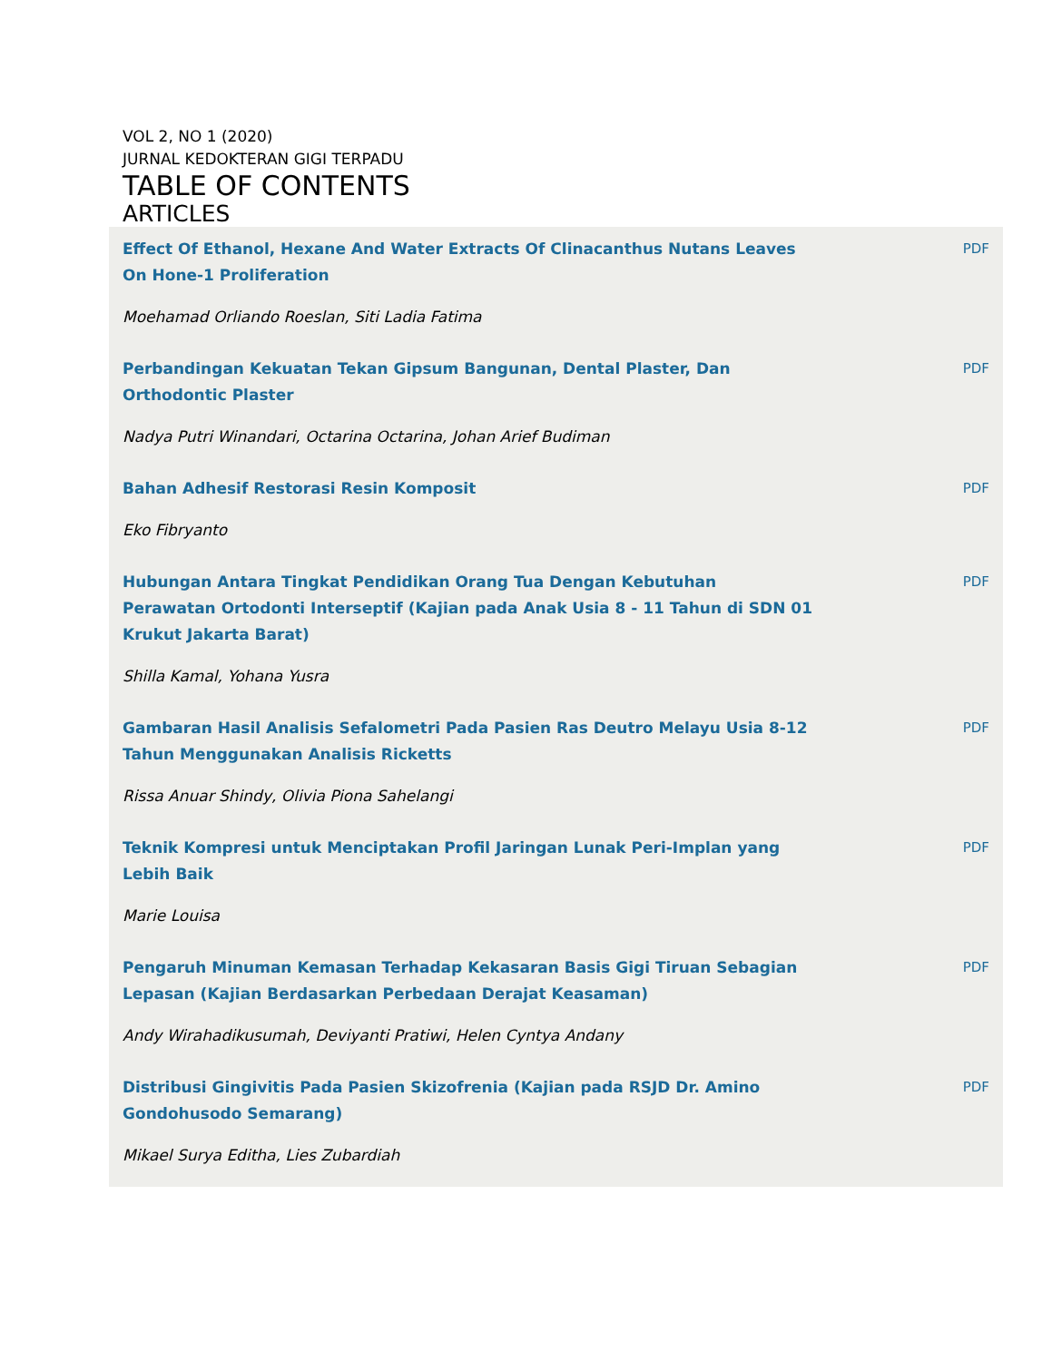VOL 2, NO 1 (2020)
JURNAL KEDOKTERAN GIGI TERPADU
TABLE OF CONTENTS
ARTICLES
Effect Of Ethanol, Hexane And Water Extracts Of Clinacanthus Nutans Leaves On Hone-1 Proliferation
PDF
Moehamad Orliando Roeslan, Siti Ladia Fatima
Perbandingan Kekuatan Tekan Gipsum Bangunan, Dental Plaster, Dan Orthodontic Plaster
PDF
Nadya Putri Winandari, Octarina Octarina, Johan Arief Budiman
Bahan Adhesif Restorasi Resin Komposit PDF
Eko Fibryanto
Hubungan Antara Tingkat Pendidikan Orang Tua Dengan Kebutuhan Perawatan Ortodonti Interseptif (Kajian pada Anak Usia 8 - 11 Tahun di SDN 01 Krukut Jakarta Barat)
PDF
Shilla Kamal, Yohana Yusra
Gambaran Hasil Analisis Sefalometri Pada Pasien Ras Deutro Melayu Usia 8-12 Tahun Menggunakan Analisis Ricketts
PDF
Rissa Anuar Shindy, Olivia Piona Sahelangi
Teknik Kompresi untuk Menciptakan Profil Jaringan Lunak Peri-Implan yang Lebih Baik
PDF
Marie Louisa
Pengaruh Minuman Kemasan Terhadap Kekasaran Basis Gigi Tiruan Sebagian Lepasan (Kajian Berdasarkan Perbedaan Derajat Keasaman)
PDF
Andy Wirahadikusumah, Deviyanti Pratiwi, Helen Cyntya Andany
Distribusi Gingivitis Pada Pasien Skizofrenia (Kajian pada RSJD Dr. Amino Gondohusodo Semarang)
PDF
Mikael Surya Editha, Lies Zubardiah